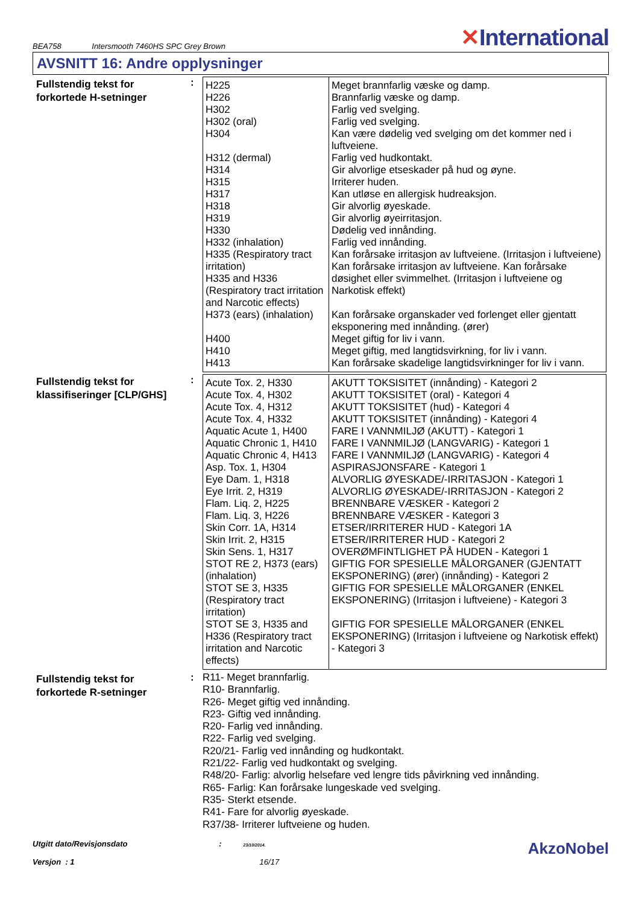BEA758 Intersmooth 7460HS SPC Grey Brown
✕International
AVSNITT 16: Andre opplysninger
Fullstendig tekst for forkortede H-setninger
:
| H225 H226 H302 H302 (oral) H304 H312 (dermal) H314 H315 H317 H318 H319 H330 H332 (inhalation) H335 (Respiratory tract irritation) H335 and H336 (Respiratory tract irritation and Narcotic effects) H373 (ears) (inhalation) H400 H410 H413 | Meget brannfarlig væske og damp. Brannfarlig væske og damp. Farlig ved svelging. Farlig ved svelging. Kan være dødelig ved svelging om det kommer ned i luftveiene. Farlig ved hudkontakt. Gir alvorlige etseskader på hud og øyne. Irriterer huden. Kan utløse en allergisk hudreaksjon. Gir alvorlig øyeskade. Gir alvorlig øyeirritasjon. Dødelig ved innånding. Farlig ved innånding. Kan forårsake irritasjon av luftveiene. (Irritasjon i luftveiene) Kan forårsake irritasjon av luftveiene. Kan forårsake døsighet eller svimmelhet. (Irritasjon i luftveiene og Narkotisk effekt) Kan forårsake organskader ved forlenget eller gjentatt eksponering med innånding. (ører) Meget giftig for liv i vann. Meget giftig, med langtidsvirkning, for liv i vann. Kan forårsake skadelige langtidsvirkninger for liv i vann. |
Fullstendig tekst for klassifiseringer [CLP/GHS]
:
| Acute Tox. 2, H330 Acute Tox. 4, H302 Acute Tox. 4, H312 Acute Tox. 4, H332 Aquatic Acute 1, H400 Aquatic Chronic 1, H410 Aquatic Chronic 4, H413 Asp. Tox. 1, H304 Eye Dam. 1, H318 Eye Irrit. 2, H319 Flam. Liq. 2, H225 Flam. Liq. 3, H226 Skin Corr. 1A, H314 Skin Irrit. 2, H315 Skin Sens. 1, H317 STOT RE 2, H373 (ears) (inhalation) STOT SE 3, H335 (Respiratory tract irritation) STOT SE 3, H335 and H336 (Respiratory tract irritation and Narcotic effects) | AKUTT TOKSISITET (innånding) - Kategori 2 AKUTT TOKSISITET (oral) - Kategori 4 AKUTT TOKSISITET (hud) - Kategori 4 AKUTT TOKSISITET (innånding) - Kategori 4 FARE I VANNMILJØ (AKUTT) - Kategori 1 FARE I VANNMILJØ (LANGVARIG) - Kategori 1 FARE I VANNMILJØ (LANGVARIG) - Kategori 4 ASPIRASJONSFARE - Kategori 1 ALVORLIG ØYESKADE/-IRRITASJON - Kategori 1 ALVORLIG ØYESKADE/-IRRITASJON - Kategori 2 BRENNBARE VÆSKER - Kategori 2 BRENNBARE VÆSKER - Kategori 3 ETSER/IRRITERER HUD - Kategori 1A ETSER/IRRITERER HUD - Kategori 2 OVERØMFINTLIGHET PÅ HUDEN - Kategori 1 GIFTIG FOR SPESIELLE MÅLORGANER (GJENTATT EKSPONERING) (ører) (innånding) - Kategori 2 GIFTIG FOR SPESIELLE MÅLORGANER (ENKEL EKSPONERING) (Irritasjon i luftveiene) - Kategori 3 GIFTIG FOR SPESIELLE MÅLORGANER (ENKEL EKSPONERING) (Irritasjon i luftveiene og Narkotisk effekt) - Kategori 3 |
Fullstendig tekst for forkortede R-setninger
:
R11- Meget brannfarlig.
R10- Brannfarlig.
R26- Meget giftig ved innånding.
R23- Giftig ved innånding.
R20- Farlig ved innånding.
R22- Farlig ved svelging.
R20/21- Farlig ved innånding og hudkontakt.
R21/22- Farlig ved hudkontakt og svelging.
R48/20- Farlig: alvorlig helsefare ved lengre tids påvirkning ved innånding.
R65- Farlig: Kan forårsake lungeskade ved svelging.
R35- Sterkt etsende.
R41- Fare for alvorlig øyeskade.
R37/38- Irriterer luftveiene og huden.
Utgitt dato/Revisjonsdato : 23/10/2014.
Versjon : 1 16/17
AkzoNobel